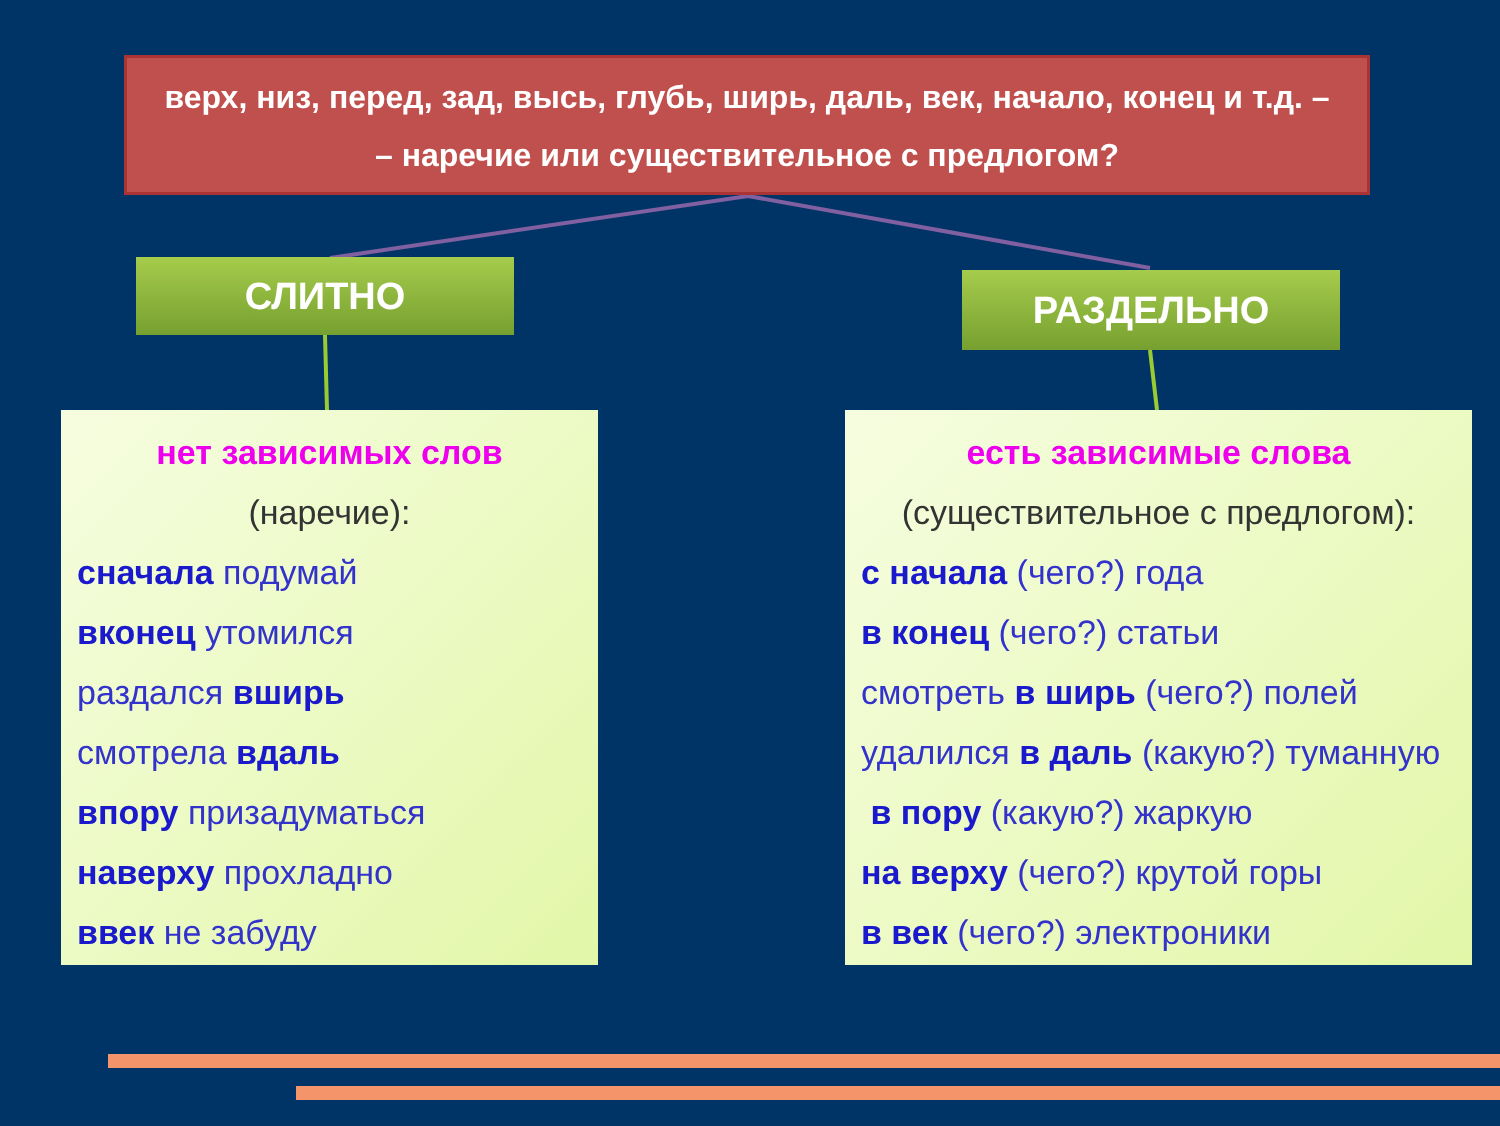верх, низ, перед, зад, высь, глубь, ширь, даль, век, начало, конец и т.д. –
– наречие или существительное с предлогом?
СЛИТНО РАЗДЕЛЬНО
нет зависимых слов
(наречие):
сначала подумай
вконец утомился
раздался вширь
смотрела вдаль
впору призадуматься
наверху прохладно
ввек не забуду
есть зависимые слова
(существительное с предлогом):
с начала (чего?) года
в конец (чего?) статьи
смотреть в ширь (чего?) полей
удалился в даль (какую?) туманную
в пору (какую?) жаркую
на верху (чего?) крутой горы
в век (чего?) электроники